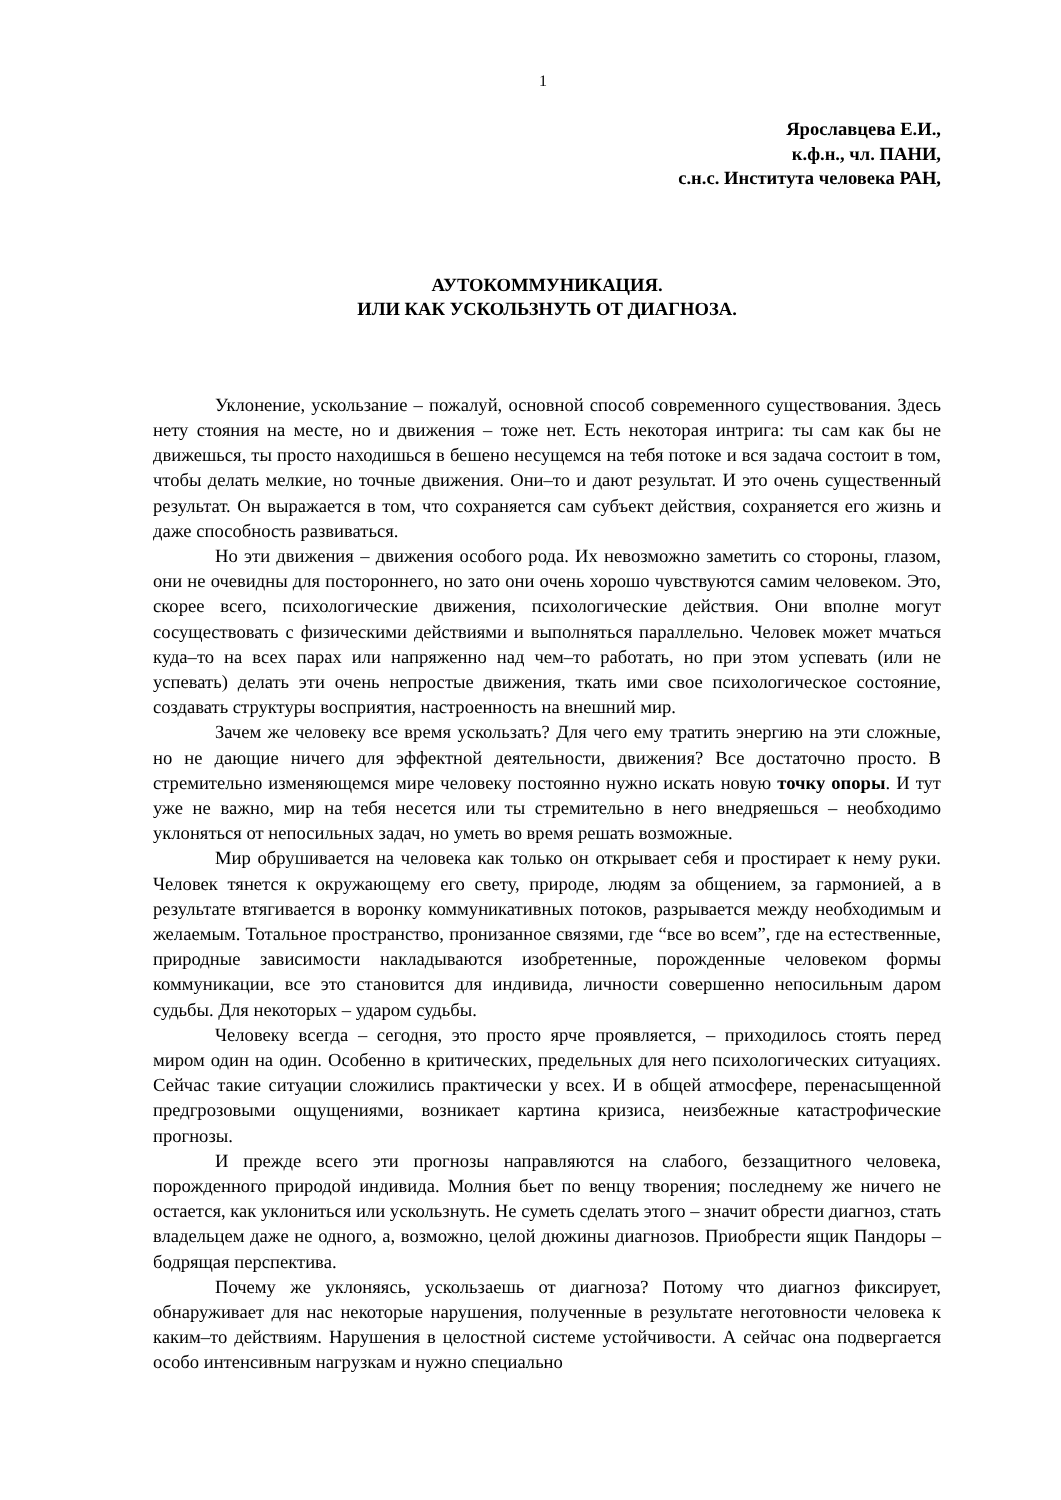1
Ярославцева Е.И.,
к.ф.н., чл. ПАНИ,
с.н.с. Института человека РАН,
АУТОКОММУНИКАЦИЯ.
ИЛИ КАК УСКОЛЬЗНУТЬ ОТ ДИАГНОЗА.
Уклонение, ускользание – пожалуй, основной способ современного существования. Здесь нету стояния на месте, но и движения – тоже нет. Есть некоторая интрига: ты сам как бы не движешься, ты просто находишься в бешено несущемся на тебя потоке и вся задача состоит в том, чтобы делать мелкие, но точные движения. Они–то и дают результат. И это очень существенный результат. Он выражается в том, что сохраняется сам субъект действия, сохраняется его жизнь и даже способность развиваться.
Но эти движения – движения особого рода. Их невозможно заметить со стороны, глазом, они не очевидны для постороннего, но зато они очень хорошо чувствуются самим человеком. Это, скорее всего, психологические движения, психологические действия. Они вполне могут сосуществовать с физическими действиями и выполняться параллельно. Человек может мчаться куда–то на всех парах или напряженно над чем–то работать, но при этом успевать (или не успевать) делать эти очень непростые движения, ткать ими свое психологическое состояние, создавать структуры восприятия, настроенность на внешний мир.
Зачем же человеку все время ускользать? Для чего ему тратить энергию на эти сложные, но не дающие ничего для эффектной деятельности, движения? Все достаточно просто. В стремительно изменяющемся мире человеку постоянно нужно искать новую точку опоры. И тут уже не важно, мир на тебя несется или ты стремительно в него внедряешься – необходимо уклоняться от непосильных задач, но уметь во время решать возможные.
Мир обрушивается на человека как только он открывает себя и простирает к нему руки. Человек тянется к окружающему его свету, природе, людям за общением, за гармонией, а в результате втягивается в воронку коммуникативных потоков, разрывается между необходимым и желаемым. Тотальное пространство, пронизанное связями, где “все во всем”, где на естественные, природные зависимости накладываются изобретенные, порожденные человеком формы коммуникации, все это становится для индивида, личности совершенно непосильным даром судьбы. Для некоторых – ударом судьбы.
Человеку всегда – сегодня, это просто ярче проявляется, – приходилось стоять перед миром один на один. Особенно в критических, предельных для него психологических ситуациях. Сейчас такие ситуации сложились практически у всех. И в общей атмосфере, перенасыщенной предгрозовыми ощущениями, возникает картина кризиса, неизбежные катастрофические прогнозы.
И прежде всего эти прогнозы направляются на слабого, беззащитного человека, порожденного природой индивида. Молния бьет по венцу творения; последнему же ничего не остается, как уклониться или ускользнуть. Не суметь сделать этого – значит обрести диагноз, стать владельцем даже не одного, а, возможно, целой дюжины диагнозов. Приобрести ящик Пандоры – бодрящая перспектива.
Почему же уклоняясь, ускользаешь от диагноза? Потому что диагноз фиксирует, обнаруживает для нас некоторые нарушения, полученные в результате неготовности человека к каким–то действиям. Нарушения в целостной системе устойчивости. А сейчас она подвергается особо интенсивным нагрузкам и нужно специально